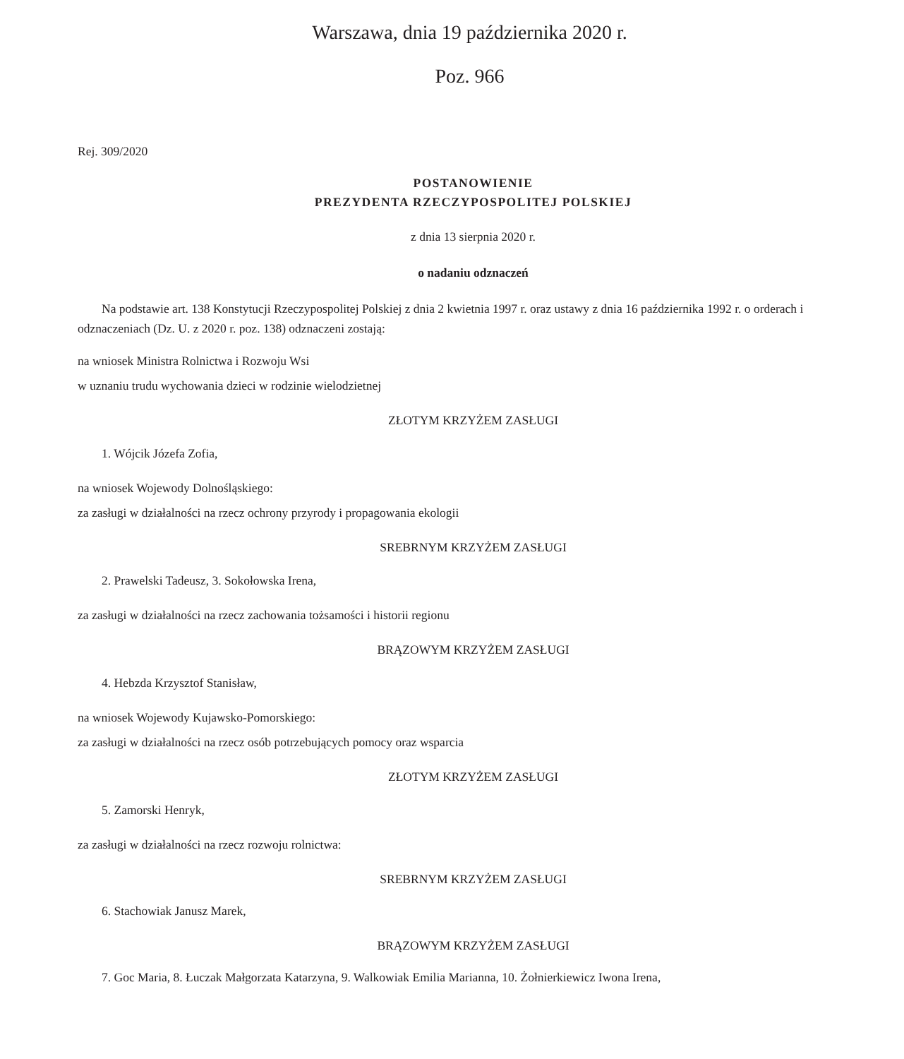Warszawa, dnia 19 października 2020 r.
Poz. 966
Rej. 309/2020
POSTANOWIENIE
PREZYDENTA RZECZYPOSPOLITEJ POLSKIEJ
z dnia 13 sierpnia 2020 r.
o nadaniu odznaczeń
Na podstawie art. 138 Konstytucji Rzeczypospolitej Polskiej z dnia 2 kwietnia 1997 r. oraz ustawy z dnia 16 październi­ka 1992 r. o orderach i odznaczeniach (Dz. U. z 2020 r. poz. 138) odznaczeni zostają:
na wniosek Ministra Rolnictwa i Rozwoju Wsi
w uznaniu trudu wychowania dzieci w rodzinie wielodzietnej
ZŁOTYM KRZYŻEM ZASŁUGI
1. Wójcik Józefa Zofia,
na wniosek Wojewody Dolnośląskiego:
za zasługi w działalności na rzecz ochrony przyrody i propagowania ekologii
SREBRNYM KRZYŻEM ZASŁUGI
2. Prawelski Tadeusz, 3. Sokołowska Irena,
za zasługi w działalności na rzecz zachowania tożsamości i historii regionu
BRĄZOWYM KRZYŻEM ZASŁUGI
4. Hebzda Krzysztof Stanisław,
na wniosek Wojewody Kujawsko-Pomorskiego:
za zasługi w działalności na rzecz osób potrzebujących pomocy oraz wsparcia
ZŁOTYM KRZYŻEM ZASŁUGI
5. Zamorski Henryk,
za zasługi w działalności na rzecz rozwoju rolnictwa:
SREBRNYM KRZYŻEM ZASŁUGI
6. Stachowiak Janusz Marek,
BRĄZOWYM KRZYŻEM ZASŁUGI
7. Goc Maria, 8. Łuczak Małgorzata Katarzyna, 9. Walkowiak Emilia Marianna, 10. Żołnierkiewicz Iwona Irena,